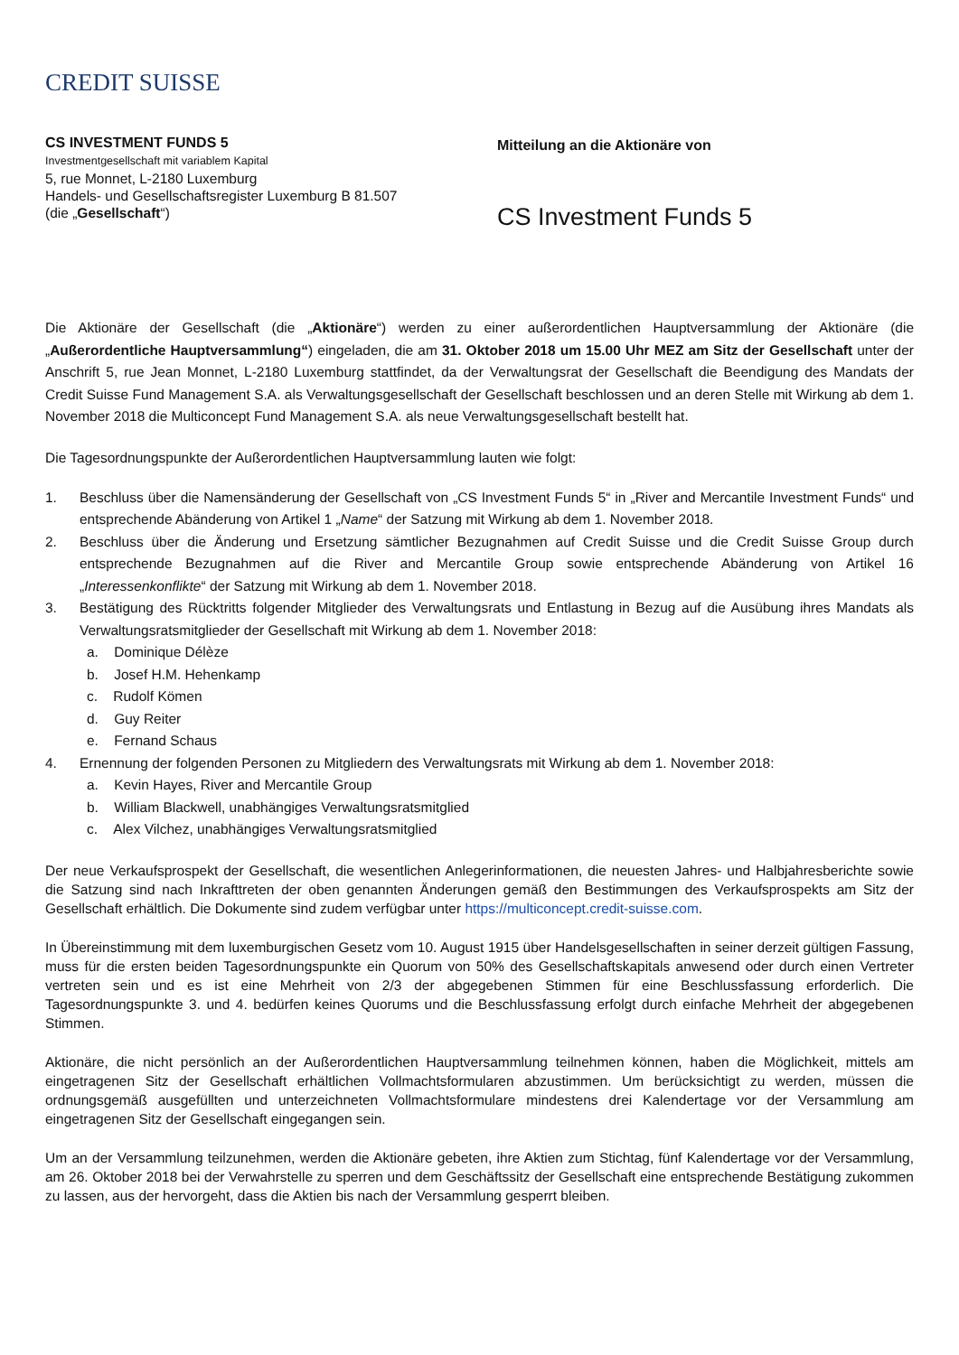CREDIT SUISSE
CS INVESTMENT FUNDS 5
Investmentgesellschaft mit variablem Kapital
5, rue Monnet, L-2180 Luxemburg
Handels- und Gesellschaftsregister Luxemburg B 81.507
(die „Gesellschaft“)
Mitteilung an die Aktionäre von
CS Investment Funds 5
Die Aktionäre der Gesellschaft (die „Aktionäre“) werden zu einer außerordentlichen Hauptversammlung der Aktionäre (die „Außerordentliche Hauptversammlung“) eingeladen, die am 31. Oktober 2018 um 15.00 Uhr MEZ am Sitz der Gesellschaft unter der Anschrift 5, rue Jean Monnet, L-2180 Luxemburg stattfindet, da der Verwaltungsrat der Gesellschaft die Beendigung des Mandats der Credit Suisse Fund Management S.A. als Verwaltungsgesellschaft der Gesellschaft beschlossen und an deren Stelle mit Wirkung ab dem 1. November 2018 die Multiconcept Fund Management S.A. als neue Verwaltungsgesellschaft bestellt hat.
Die Tagesordnungspunkte der Außerordentlichen Hauptversammlung lauten wie folgt:
1. Beschluss über die Namensänderung der Gesellschaft von „CS Investment Funds 5“ in „River and Mercantile Investment Funds“ und entsprechende Abänderung von Artikel 1 „Name“ der Satzung mit Wirkung ab dem 1. November 2018.
2. Beschluss über die Änderung und Ersetzung sämtlicher Bezugnahmen auf Credit Suisse und die Credit Suisse Group durch entsprechende Bezugnahmen auf die River and Mercantile Group sowie entsprechende Abänderung von Artikel 16 „Interessenkonflikte“ der Satzung mit Wirkung ab dem 1. November 2018.
3. Bestätigung des Rücktritts folgender Mitglieder des Verwaltungsrats und Entlastung in Bezug auf die Ausübung ihres Mandats als Verwaltungsratsmitglieder der Gesellschaft mit Wirkung ab dem 1. November 2018:
a. Dominique Délèze
b. Josef H.M. Hehenkamp
c. Rudolf Kömen
d. Guy Reiter
e. Fernand Schaus
4. Ernennung der folgenden Personen zu Mitgliedern des Verwaltungsrats mit Wirkung ab dem 1. November 2018:
a. Kevin Hayes, River and Mercantile Group
b. William Blackwell, unabhängiges Verwaltungsratsmitglied
c. Alex Vilchez, unabhängiges Verwaltungsratsmitglied
Der neue Verkaufsprospekt der Gesellschaft, die wesentlichen Anlegerinformationen, die neuesten Jahres- und Halbjahresberichte sowie die Satzung sind nach Inkrafttreten der oben genannten Änderungen gemäß den Bestimmungen des Verkaufsprospekts am Sitz der Gesellschaft erhältlich. Die Dokumente sind zudem verfügbar unter https://multiconcept.credit-suisse.com.
In Übereinstimmung mit dem luxemburgischen Gesetz vom 10. August 1915 über Handelsgesellschaften in seiner derzeit gültigen Fassung, muss für die ersten beiden Tagesordnungspunkte ein Quorum von 50% des Gesellschaftskapitals anwesend oder durch einen Vertreter vertreten sein und es ist eine Mehrheit von 2/3 der abgegebenen Stimmen für eine Beschlussfassung erforderlich. Die Tagesordnungspunkte 3. und 4. bedürfen keines Quorums und die Beschlussfassung erfolgt durch einfache Mehrheit der abgegebenen Stimmen.
Aktionäre, die nicht persönlich an der Außerordentlichen Hauptversammlung teilnehmen können, haben die Möglichkeit, mittels am eingetragenen Sitz der Gesellschaft erhältlichen Vollmachtsformularen abzustimmen. Um berücksichtigt zu werden, müssen die ordnungsgemäß ausgefüllten und unterzeichneten Vollmachtsformulare mindestens drei Kalendertage vor der Versammlung am eingetragenen Sitz der Gesellschaft eingegangen sein.
Um an der Versammlung teilzunehmen, werden die Aktionäre gebeten, ihre Aktien zum Stichtag, fünf Kalendertage vor der Versammlung, am 26. Oktober 2018 bei der Verwahrstelle zu sperren und dem Geschäftssitz der Gesellschaft eine entsprechende Bestätigung zukommen zu lassen, aus der hervorgeht, dass die Aktien bis nach der Versammlung gesperrt bleiben.